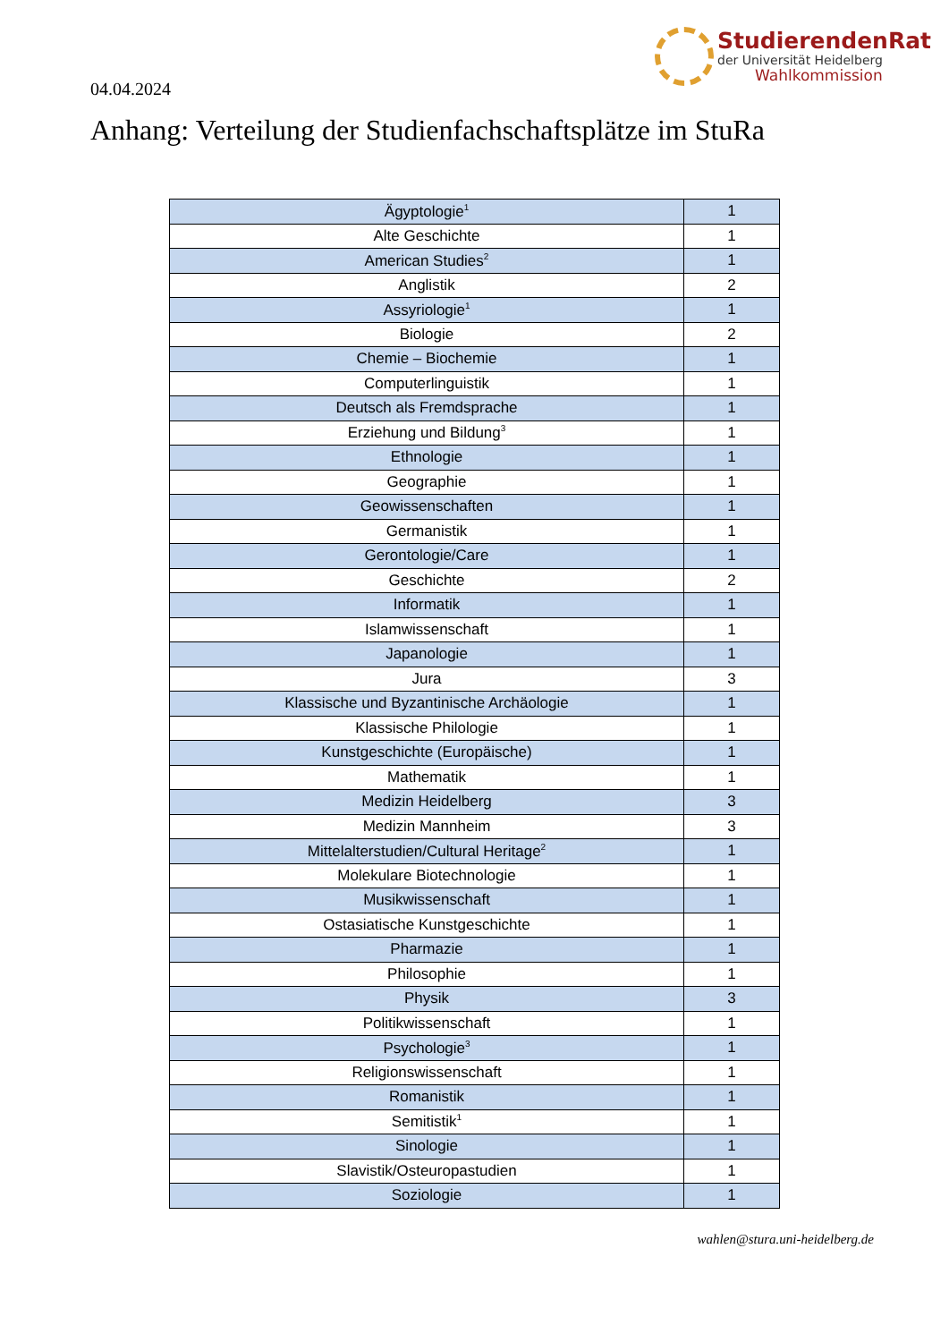04.04.2024
StudierendenRat
der Universität Heidelberg
Wahlkommission
Anhang: Verteilung der Studienfachschaftsplätze im StuRa
| Ägyptologie<sup>1</sup> | 1 |
| Alte Geschichte | 1 |
| American Studies<sup>2</sup> | 1 |
| Anglistik | 2 |
| Assyriologie<sup>1</sup> | 1 |
| Biologie | 2 |
| Chemie – Biochemie | 1 |
| Computerlinguistik | 1 |
| Deutsch als Fremdsprache | 1 |
| Erziehung und Bildung<sup>3</sup> | 1 |
| Ethnologie | 1 |
| Geographie | 1 |
| Geowissenschaften | 1 |
| Germanistik | 1 |
| Gerontologie/Care | 1 |
| Geschichte | 2 |
| Informatik | 1 |
| Islamwissenschaft | 1 |
| Japanologie | 1 |
| Jura | 3 |
| Klassische und Byzantinische Archäologie | 1 |
| Klassische Philologie | 1 |
| Kunstgeschichte (Europäische) | 1 |
| Mathematik | 1 |
| Medizin Heidelberg | 3 |
| Medizin Mannheim | 3 |
| Mittelalterstudien/Cultural Heritage<sup>2</sup> | 1 |
| Molekulare Biotechnologie | 1 |
| Musikwissenschaft | 1 |
| Ostasiatische Kunstgeschichte | 1 |
| Pharmazie | 1 |
| Philosophie | 1 |
| Physik | 3 |
| Politikwissenschaft | 1 |
| Psychologie<sup>3</sup> | 1 |
| Religionswissenschaft | 1 |
| Romanistik | 1 |
| Semitistik<sup>1</sup> | 1 |
| Sinologie | 1 |
| Slavistik/Osteuropastudien | 1 |
| Soziologie | 1 |
wahlen@stura.uni-heidelberg.de